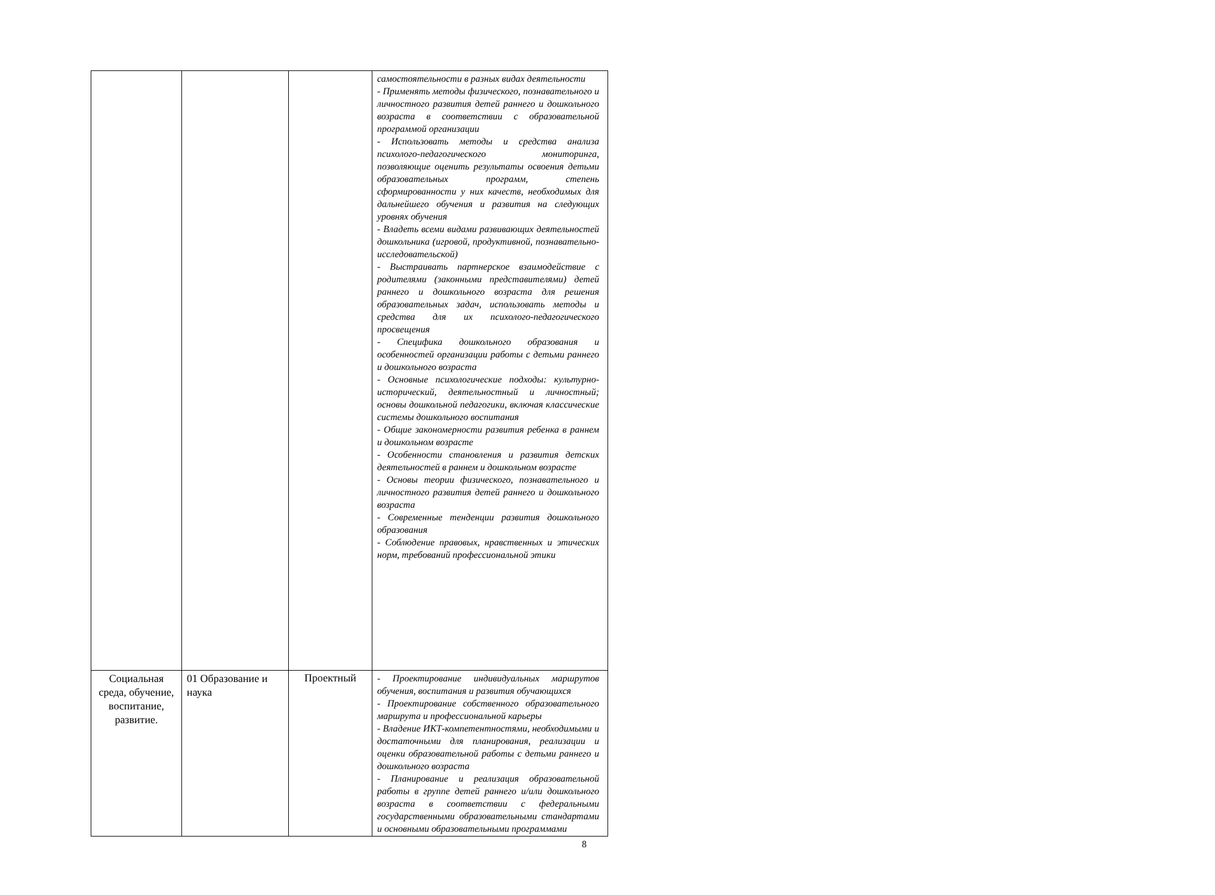| | | | самостоятельности в разных видах деятельности - Применять методы физического, познавательного и личностного развития детей раннего и дошкольного возраста в соответствии с образовательной программой организации - Использовать методы и средства анализа психолого-педагогического мониторинга, позволяющие оценить результаты освоения детьми образовательных программ, степень сформированности у них качеств, необходимых для дальнейшего обучения и развития на следующих уровнях обучения - Владеть всеми видами развивающих деятельностей дошкольника (игровой, продуктивной, познавательно-исследовательской) - Выстраивать партнерское взаимодействие с родителями (законными представителями) детей раннего и дошкольного возраста для решения образовательных задач, использовать методы и средства для их психолого-педагогического просвещения - Специфика дошкольного образования и особенностей организации работы с детьми раннего и дошкольного возраста - Основные психологические подходы: культурно-исторический, деятельностный и личностный; основы дошкольной педагогики, включая классические системы дошкольного воспитания - Общие закономерности развития ребенка в раннем и дошкольном возрасте - Особенности становления и развития детских деятельностей в раннем и дошкольном возрасте - Основы теории физического, познавательного и личностного развития детей раннего и дошкольного возраста - Современные тенденции развития дошкольного образования - Соблюдение правовых, нравственных и этических норм, требований профессиональной этики |
| Социальная среда, обучение, воспитание, развитие. | 01 Образование и наука | Проектный | - Проектирование индивидуальных маршрутов обучения, воспитания и развития обучающихся - Проектирование собственного образовательного маршрута и профессиональной карьеры - Владение ИКТ-компетентностями, необходимыми и достаточными для планирования, реализации и оценки образовательной работы с детьми раннего и дошкольного возраста - Планирование и реализация образовательной работы в группе детей раннего и/или дошкольного возраста в соответствии с федеральными государственными образовательными стандартами и основными образовательными программами |
8